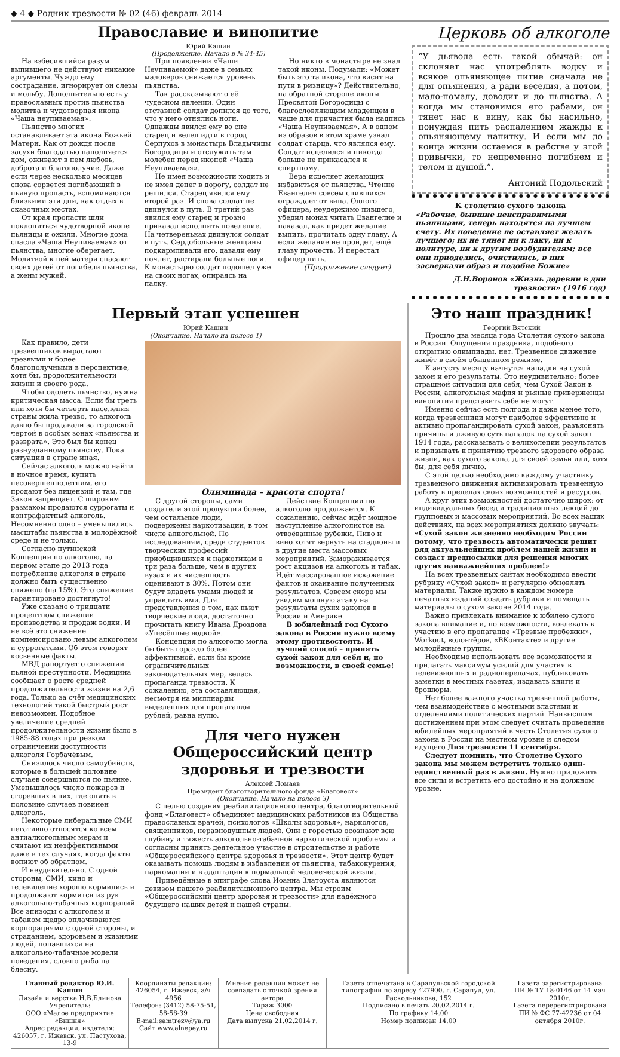◆ 4 ◆ Родник трезвости № 02 (46) февраль 2014
Православие и винопитие
Юрий Кашин
(Продолжение. Начало в № 34-45)
На взбесившийся разум выпившего не действуют никакие аргументы. Чуждо ему сострадание, игнорирует он слезы и мольбу. Дополнительно есть у православных против пьянства молитва и чудотворная икона «Чаша неупиваемая».
Пьянство многих останавливает эта икона Божьей Матери. Как от дождя после засухи благодатью наполняется дом, оживают в нем любовь, доброта и благополучие. Даже если через несколько месяцев снова сорвется погибающий в пьяную пропасть, вспоминаются близкими эти дни, как отдых в сказочных местах.
От края пропасти шли поклониться чудотворной иконе пьяницы и ожили. Многие дома спасла «Чаша Неупиваемая» от пьянства, многие оберегает. Молитвой к ней матери спасают своих детей от погибели пьянства, а жены мужей.
При появлении «Чаши Неупиваемой» даже в семьях маловеров снижается уровень пьянства.
Так рассказывают о её чудесном явлении. Один отставной солдат допился до того, что у него отнялись ноги. Однажды явился ему во сне старец и велел идти в город Серпухов в монастырь Владычицы Богородицы и отслужить там молебен перед иконой «Чаша Неупиваемая».
Не имея возможности ходить и не имея денег в дорогу, солдат не решился. Старец явился ему второй раз. И снова солдат не двинулся в путь. В третий раз явился ему старец и грозно приказал исполнить повеление. На четвереньках двинулся солдат в путь. Сердобольные женщины подкармливали его, давали ему ночлег, растирали больные ноги. К монастырю солдат подошел уже на своих ногах, опираясь на палку.
Но никто в монастыре не знал такой иконы. Подумали: «Может быть это та икона, что висит на пути в ризницу»? Действительно, на обратной стороне иконы Пресвятой Богородицы с благословляющим младенцем в чаше для причастия была надпись «Чаша Неупиваемая». А в одном из образов в этом храме узнал солдат старца, что являлся ему. Солдат исцелился и никогда больше не прикасался к спиртному.
Вера исцеляет желающих избавиться от пьянства. Чтение Евангелия совсем спившихся ограждает от вина. Одного офицера, неудержимо пившего, убедил монах читать Евангелие и наказал, как придет желание выпить, прочитать одну главу. А если желание не пройдет, ещё главу прочесть. И перестал офицер пить.
(Продолжение следует)
Церковь об алкоголе
“У дьявола есть такой обычай: он склоняет нас употреблять водку и всякое опьяняющее питие сначала не для опьянения, а ради веселия, а потом, мало-помалу, доводит и до пьянства. А когда мы становимся его рабами, он тянет нас к вину, как бы насильно, понуждая пить распалением жажды к опьяняющему напитку. И если мы до конца жизни остаемся в рабстве у этой привычки, то непременно погибнем и телом и душой.”.
Антоний Подольский
К столетию сухого закона
«Рабочие, бывшие неисправимыми пьяницами, теперь находятся на лучшем счету. Их поведение не оставляет желать лучшего; их не тянет ни к лаку, ни к политуре, ни к другим возбудителям; все они приоделись, очистились, в них засверкали образ и подобие Божие»
Д.Н.Воронов «Жизнь деревни в дни трезвости» (1916 год)
Первый этап успешен
Юрий Кашин
(Окончание. Начало на полосе 1)
Как правило, дети трезвенников вырастают трезвыми и более благополучными в перспективе, хотя бы, продолжительности жизни и своего рода.
Чтобы одолеть пьянство, нужна критическая масса. Если бы треть или хотя бы четверть населения страны жила трезво, то алкоголь давно бы продавали за городской чертой в особых зонах «пьянства и разврата». Это был бы конец разнузданному пьянству. Пока ситуация в стране иная.
Сейчас алкоголь можно найти в ночное время, купить несовершеннолетним, его продают без лицензий и там, где Закон запрещает. С широким размахом продаются суррогаты и контрафактный алкоголь. Несомненно одно – уменьшились масштабы пьянства в молодёжной среде и не только.
Согласно путинской Концепции по алкоголю, на первом этапе до 2013 года потребление алкоголя в стране должно быть существенно снижено (на 15%). Это снижение гарантировано достигнуто!
Уже сказано о тридцати процентном снижении производства и продаж водки. И не всё это снижение компенсировано левым алкоголем и суррогатами. Об этом говорят косвенные факты.
МВД рапортует о снижении пьяной преступности. Медицина сообщает о росте средней продолжительности жизни на 2,6 года. Только за счёт медицинских технологий такой быстрый рост невозможен. Подобное увеличение средней продолжительности жизни было в 1985-88 годах при резком ограничении доступности алкоголя Горбачёвым.
Снизилось число самоубийств, которые в большей половине случаев совершаются по пьянке. Уменьшилось число пожаров и сгоревших в них, где опять в половине случаев повинен алкоголь.
Некоторые либеральные СМИ негативно относятся ко всем антиалкогольным мерам и считают их неэффективными даже в тех случаях, когда факты вопиют об обратном.
И неудивительно. С одной стороны, СМИ, кино и телевидение хорошо кормились и продолжают кормится из рук алкогольно-табачных корпораций. Все эпизоды с алкоголем и табаком щедро оплачиваются корпорациями с одной стороны, и страданием, здоровьем и жизнями людей, попавшихся на алкогольно-табачные модели поведения, словно рыба на блесну.
Олимпиада - красота спорта!
С другой стороны, сами создатели этой продукции более, чем остальные люди, подвержены наркотизации, в том числе алкогольной. По исследованиям, среди студентов творческих профессий приобщившихся к наркотикам в три раза больше, чем в других вузах и их численность оценивают в 30%. Потом они будут владеть умами людей и управлять ими. Для представления о том, как пьют творческие люди, достаточно прочитать книгу Ивана Дроздова «Унесённые водкой».
Концепция по алкоголю могла бы быть гораздо более эффективной, если бы кроме ограничительных законодательных мер, велась пропаганда трезвости. К сожалению, эта составляющая, несмотря на миллиарды выделенных для пропаганды рублей, равна нулю.
Действие Концепции по алкоголю продолжается. К сожалению, сейчас идёт мощное наступление алкоголистов на отвоёванные рубежи. Пиво и вино хотят вернуть на стадионы и в другие места массовых мероприятий. Замораживается рост акцизов на алкоголь и табак. Идёт массированное искажение фактов и охаивание полученных результатов. Совсем скоро мы увидим мощную атаку на результаты сухих законов в России и Америке.
В юбилейный год Сухого закона в России нужно всему этому противостоять. И лучший способ – принять сухой закон для себя и, по возможности, в своей семье!
Для чего нужен Общероссийский центр здоровья и трезвости
Алексей Ломаев
Президент благотворительного фонда «Благовест»
(Окончание. Начало на полосе 3)
С целью создания реабилитационного центра, благотворительный фонд «Благовест» объединяет медицинских работников из Общества православных врачей, психологов «Школы здоровья», наркологов, священников, неравнодушных людей. Они с горестью осознают всю глубину и тяжесть алкогольно-табачной наркотической проблемы и согласны принять деятельное участие в строительстве и работе «Общероссийского центра здоровья и трезвости». Этот центр будет оказывать помощь людям в избавлении от пьянства, табакокурения, наркомании и в адаптации к нормальной человеческой жизни.
Приведённые в эпиграфе слова Иоанна Златоуста являются девизом нашего реабилитационного центра. Мы строим «Общероссийский центр здоровья и трезвости» для надёжного будущего наших детей и нашей страны.
Это наш праздник!
Георгий Вятский
Прошло два месяца года Столетия сухого закона в России. Ощущения праздника, подобного открытию олимпиады, нет. Трезвенное движение живёт в своём обыденном режиме.
К августу месяцу начнутся нападки на сухой закон и его результаты. Это неудивительно: более страшной ситуации для себя, чем Сухой Закон в России, алкогольная мафия и рьяные приверженцы винопития представить себе не могут.
Именно сейчас есть полгода и даже менее того, когда трезвенники могут наиболее эффективно и активно пропагандировать сухой закон, разъяснять причины и лживую суть нападок на сухой закон 1914 года, рассказывать о великолепии результатов и призывать к принятию трезвого здорового образа жизни, как сухого закона, для своей семьи или, хотя бы, для себя лично.
С этой целью необходимо каждому участнику трезвенного движения активизировать трезвенную работу в пределах своих возможностей и ресурсов.
А круг этих возможностей достаточно широк: от индивидуальных бесед и традиционных лекций до групповых и массовых мероприятий. Во всех наших действиях, на всех мероприятиях должно звучать: «Сухой закон жизненно необходим России потому, что трезвость автоматически решит ряд актуальнейших проблем нашей жизни и создаст предпосылки для решения многих других наиважнейших проблем!»
На всех трезвенных сайтах необходимо ввести рубрику «Сухой закон» и регулярно обновлять материалы. Также нужно в каждом номере печатных изданий создать рубрики и помещать материалы о сухом законе 2014 года.
Важно привлекать внимание к юбилею сухого закона внимание и, по возможности, вовлекать к участию в его пропаганде «Трезвые пробежки», Workout, волонтёров, «ВКонтакте» и другие молодёжные группы.
Необходимо использовать все возможности и прилагать максимум усилий для участия в телевизионных и радиопередачах, публиковать заметки в местных газетах, издавать книги и брошюры.
Нет более важного участка трезвенной работы, чем взаимодействие с местными властями и отделениями политических партий. Наивысшим достижением при этом следует считать проведение юбилейных мероприятий в честь Столетия сухого закона в России на местном уровне и следом идущего Дня трезвости 11 сентября.
Следует помнить, что Столетие Сухого закона мы можем встретить только один-единственный раз в жизни. Нужно приложить все силы и встретить его достойно и на должном уровне.
| Главный редактор Ю.И. Кашин Дизайн и верстка Н.В.Блинова Учредитель: ООО «Малое предприятие «Вишня» Адрес редакции, издателя: 426057, г. Ижевск, ул. Пастухова, 13-9 | Координаты редакции: 426054, г. Ижевск, а/я 4956 Телефон: (3412) 58-75-51, 58-58-39 E-mail:samtrezv@ya.ru Сайт www.alnepey.ru | Мнение редакции может не совпадать с точкой зрения автора Тираж 3000 Цена свободная Дата выпуска 21.02.2014 г. | Газета отпечатана в Сарапульской городской типографии по адресу 427900, г. Сарапул, ул. Раскольникова, 152 Подписано в печать 20.02.2014 г. По графику 14.00 Номер подписан 14.00 | Газета зарегистрирована ПИ № ТУ 18-0146 от 14 мая 2010г. Газета перерегистрирована ПИ № ФС 77-42236 от 04 октября 2010г. |